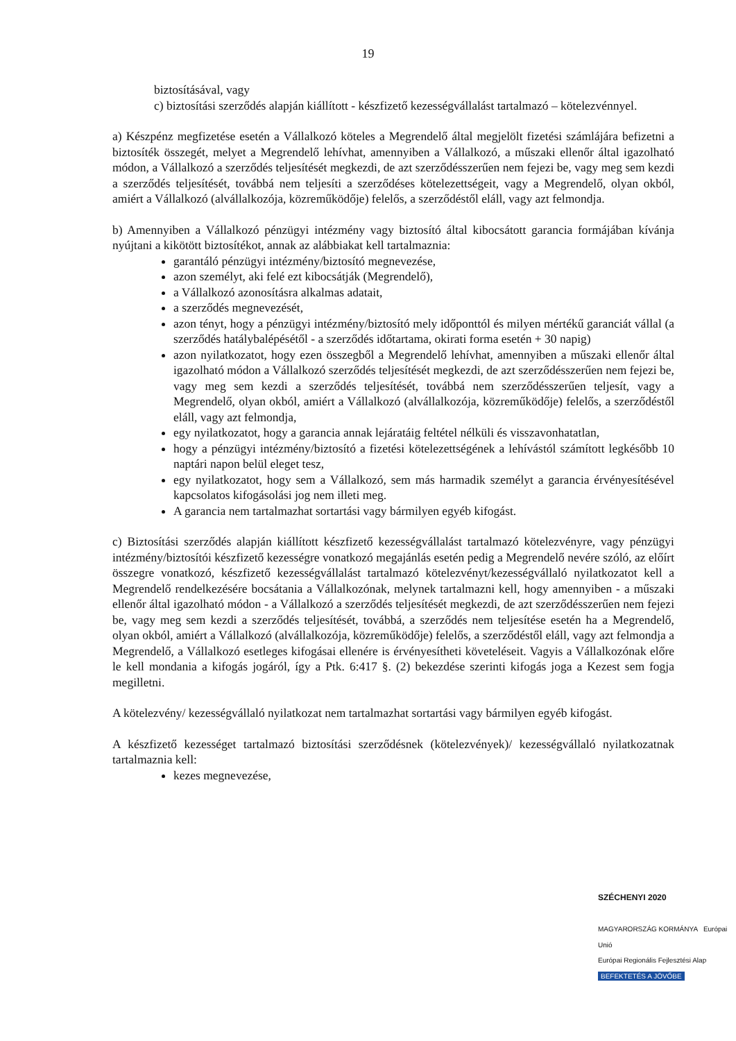19
biztosításával, vagy
c) biztosítási szerződés alapján kiállított - készfizető kezességvállalást tartalmazó – kötelezvénnyel.
a) Készpénz megfizetése esetén a Vállalkozó köteles a Megrendelő által megjelölt fizetési számlájára befizetni a biztosíték összegét, melyet a Megrendelő lehívhat, amennyiben a Vállalkozó, a műszaki ellenőr által igazolható módon, a Vállalkozó a szerződés teljesítését megkezdi, de azt szerződésszerűen nem fejezi be, vagy meg sem kezdi a szerződés teljesítését, továbbá nem teljesíti a szerződéses kötelezettségeit, vagy a Megrendelő, olyan okból, amiért a Vállalkozó (alvállalkozója, közreműködője) felelős, a szerződéstől eláll, vagy azt felmondja.
b) Amennyiben a Vállalkozó pénzügyi intézmény vagy biztosító által kibocsátott garancia formájában kívánja nyújtani a kikötött biztosítékot, annak az alábbiakat kell tartalmaznia:
garantáló pénzügyi intézmény/biztosító megnevezése,
azon személyt, aki felé ezt kibocsátják (Megrendelő),
a Vállalkozó azonosításra alkalmas adatait,
a szerződés megnevezését,
azon tényt, hogy a pénzügyi intézmény/biztosító mely időponttól és milyen mértékű garanciát vállal (a szerződés hatálybalépésétől - a szerződés időtartama, okirati forma esetén + 30 napig)
azon nyilatkozatot, hogy ezen összegből a Megrendelő lehívhat, amennyiben a műszaki ellenőr által igazolható módon a Vállalkozó szerződés teljesítését megkezdi, de azt szerződésszerűen nem fejezi be, vagy meg sem kezdi a szerződés teljesítését, továbbá nem szerződésszerűen teljesít, vagy a Megrendelő, olyan okból, amiért a Vállalkozó (alvállalkozója, közreműködője) felelős, a szerződéstől eláll, vagy azt felmondja,
egy nyilatkozatot, hogy a garancia annak lejáratáig feltétel nélküli és visszavonhatatlan,
hogy a pénzügyi intézmény/biztosító a fizetési kötelezettségének a lehívástól számított legkésőbb 10 naptári napon belül eleget tesz,
egy nyilatkozatot, hogy sem a Vállalkozó, sem más harmadik személyt a garancia érvényesítésével kapcsolatos kifogásolási jog nem illeti meg.
A garancia nem tartalmazhat sortartási vagy bármilyen egyéb kifogást.
c) Biztosítási szerződés alapján kiállított készfizető kezességvállalást tartalmazó kötelezvényre, vagy pénzügyi intézmény/biztosítói készfizető kezességre vonatkozó megajánlás esetén pedig a Megrendelő nevére szóló, az előírt összegre vonatkozó, készfizető kezességvállalást tartalmazó kötelezvényt/kezességvállaló nyilatkozatot kell a Megrendelő rendelkezésére bocsátania a Vállalkozónak, melynek tartalmazni kell, hogy amennyiben - a műszaki ellenőr által igazolható módon - a Vállalkozó a szerződés teljesítését megkezdi, de azt szerződésszerűen nem fejezi be, vagy meg sem kezdi a szerződés teljesítését, továbbá, a szerződés nem teljesítése esetén ha a Megrendelő, olyan okból, amiért a Vállalkozó (alvállalkozója, közreműködője) felelős, a szerződéstől eláll, vagy azt felmondja a Megrendelő, a Vállalkozó esetleges kifogásai ellenére is érvényesítheti követeléseit. Vagyis a Vállalkozónak előre le kell mondania a kifogás jogáról, így a Ptk. 6:417 §. (2) bekezdése szerinti kifogás joga a Kezest sem fogja megilletni.
A kötelezvény/ kezességvállaló nyilatkozat nem tartalmazhat sortartási vagy bármilyen egyéb kifogást.
A készfizető kezességet tartalmazó biztosítási szerződésnek (kötelezvények)/ kezességvállaló nyilatkozatnak tartalmaznia kell:
kezes megnevezése,
SZÉCHENYI 2020
MAGYARORSZÁG KORMÁNYA Európai Unió
Európai Regionális Fejlesztési Alap
BEFEKTETÉS A JÖVŐBE